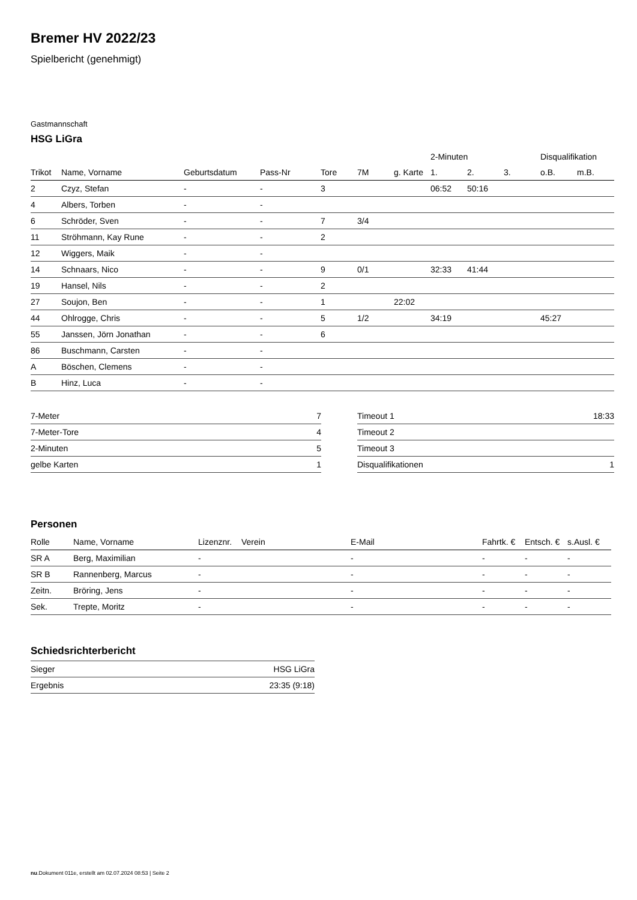Bremer HV 2022/23
Spielbericht (genehmigt)
Gastmannschaft
HSG LiGra
| | | | | | | | 2-Minuten | | | Disqualifikation | |
| --- | --- | --- | --- | --- | --- | --- | --- | --- | --- | --- | --- |
| Trikot | Name, Vorname | Geburtsdatum | Pass-Nr | Tore | 7M | g. Karte | 1. | 2. | 3. | o.B. | m.B. |
| 2 | Czyz, Stefan | - | - | 3 | | | 06:52 | 50:16 | | | |
| 4 | Albers, Torben | - | - | | | | | | | | |
| 6 | Schröder, Sven | - | - | 7 | 3/4 | | | | | | |
| 11 | Ströhmann, Kay Rune | - | - | 2 | | | | | | | |
| 12 | Wiggers, Maik | - | - | | | | | | | | |
| 14 | Schnaars, Nico | - | - | 9 | 0/1 | | 32:33 | 41:44 | | | |
| 19 | Hansel, Nils | - | - | 2 | | | | | | | |
| 27 | Soujon, Ben | - | - | 1 | | 22:02 | | | | | |
| 44 | Ohlrogge, Chris | - | - | 5 | 1/2 | | 34:19 | | | 45:27 | |
| 55 | Janssen, Jörn Jonathan | - | - | 6 | | | | | | | |
| 86 | Buschmann, Carsten | - | - | | | | | | | | |
| A | Böschen, Clemens | - | - | | | | | | | | |
| B | Hinz, Luca | - | - | | | | | | | | |
| 7-Meter | 7 |
| 7-Meter-Tore | 4 |
| 2-Minuten | 5 |
| gelbe Karten | 1 |
| Timeout 1 | 18:33 |
| Timeout 2 | |
| Timeout 3 | |
| Disqualifikationen | 1 |
Personen
| Rolle | Name, Vorname | Lizenznr. | Verein | E-Mail | Fahrtk. € | Entsch. € | s.Ausl. € |
| --- | --- | --- | --- | --- | --- | --- | --- |
| SR A | Berg, Maximilian | - | | - | - | - | - |
| SR B | Rannenberg, Marcus | - | | - | - | - | - |
| Zeitn. | Bröring, Jens | - | | - | - | - | - |
| Sek. | Trepte, Moritz | - | | - | - | - | - |
Schiedsrichterbericht
| Sieger | HSG LiGra |
| Ergebnis | 23:35 (9:18) |
nu.Dokument 011e, erstellt am 02.07.2024 08:53 | Seite 2